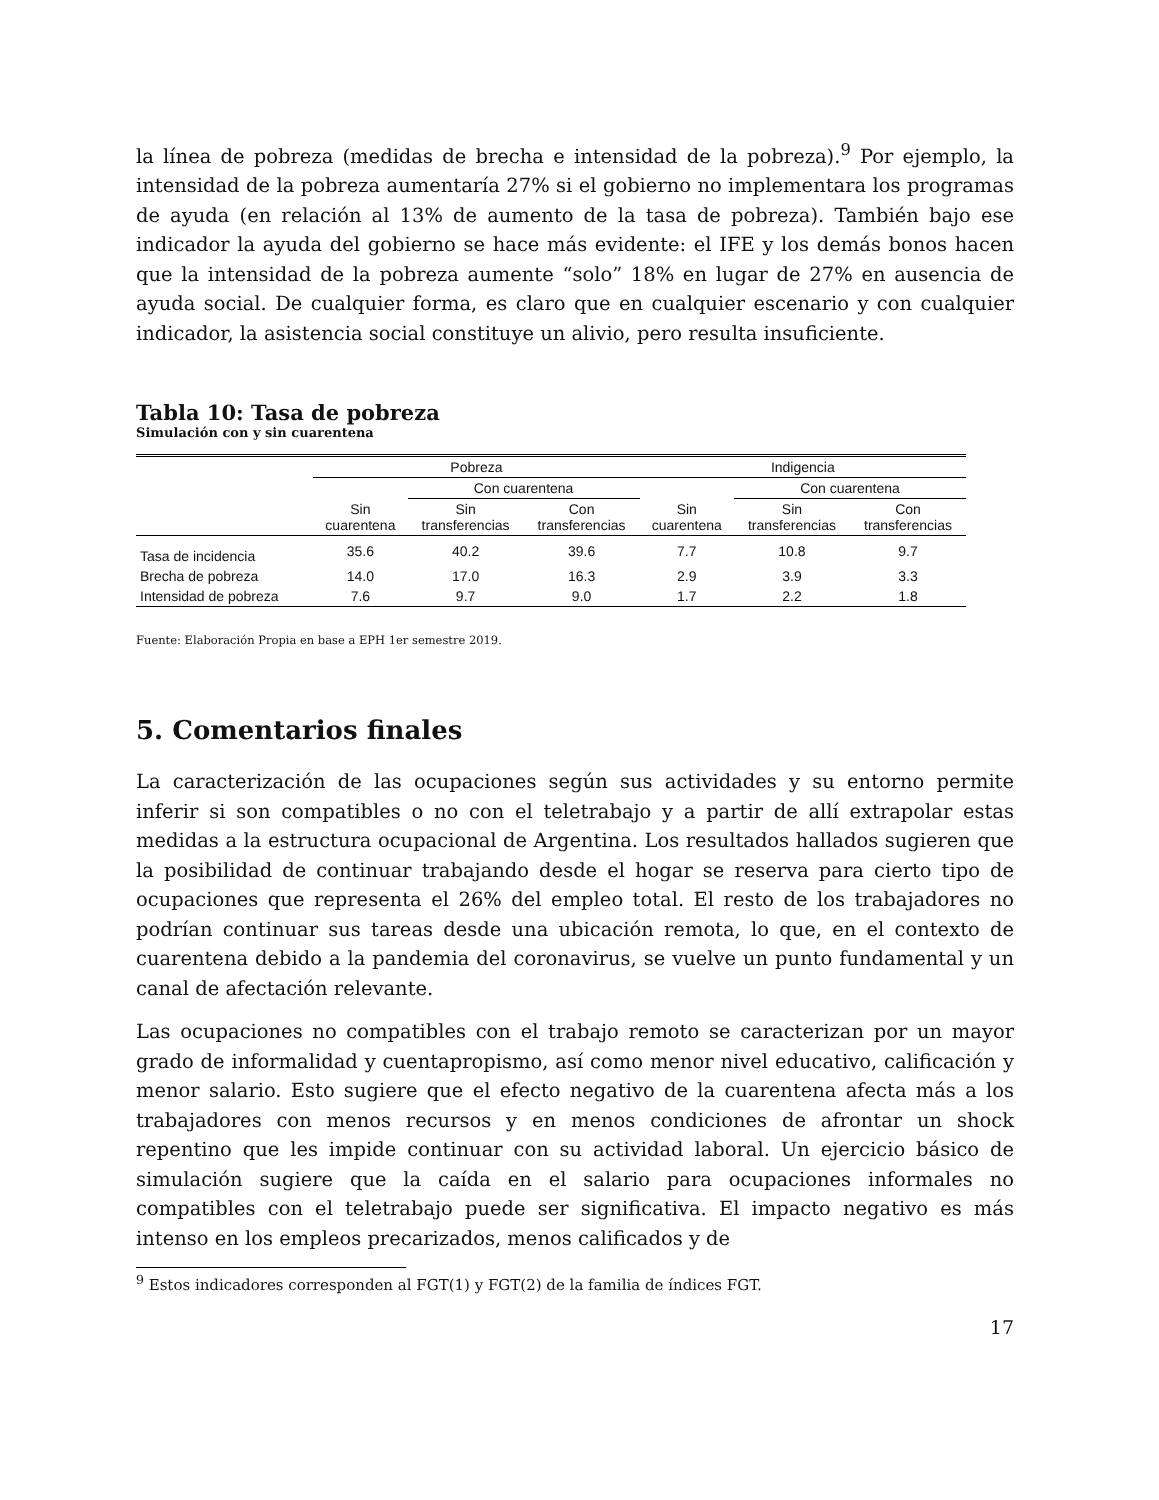la línea de pobreza (medidas de brecha e intensidad de la pobreza).<sup>9</sup> Por ejemplo, la intensidad de la pobreza aumentaría 27% si el gobierno no implementara los programas de ayuda (en relación al 13% de aumento de la tasa de pobreza). También bajo ese indicador la ayuda del gobierno se hace más evidente: el IFE y los demás bonos hacen que la intensidad de la pobreza aumente “solo” 18% en lugar de 27% en ausencia de ayuda social. De cualquier forma, es claro que en cualquier escenario y con cualquier indicador, la asistencia social constituye un alivio, pero resulta insuficiente.
Tabla 10: Tasa de pobreza
Simulación con y sin cuarentena
| | Pobreza | | | Indigencia | | |
| --- | --- | --- | --- | --- | --- | --- |
| | | Con cuarentena | | | Con cuarentena | |
| | Sin cuarentena | Sin transferencias | Con transferencias | Sin cuarentena | Sin transferencias | Con transferencias |
| Tasa de incidencia | 35.6 | 40.2 | 39.6 | 7.7 | 10.8 | 9.7 |
| Brecha de pobreza | 14.0 | 17.0 | 16.3 | 2.9 | 3.9 | 3.3 |
| Intensidad de pobreza | 7.6 | 9.7 | 9.0 | 1.7 | 2.2 | 1.8 |
Fuente: Elaboración Propia en base a EPH 1er semestre 2019.
5. Comentarios finales
La caracterización de las ocupaciones según sus actividades y su entorno permite inferir si son compatibles o no con el teletrabajo y a partir de allí extrapolar estas medidas a la estructura ocupacional de Argentina. Los resultados hallados sugieren que la posibilidad de continuar trabajando desde el hogar se reserva para cierto tipo de ocupaciones que representa el 26% del empleo total. El resto de los trabajadores no podrían continuar sus tareas desde una ubicación remota, lo que, en el contexto de cuarentena debido a la pandemia del coronavirus, se vuelve un punto fundamental y un canal de afectación relevante.
Las ocupaciones no compatibles con el trabajo remoto se caracterizan por un mayor grado de informalidad y cuentapropismo, así como menor nivel educativo, calificación y menor salario. Esto sugiere que el efecto negativo de la cuarentena afecta más a los trabajadores con menos recursos y en menos condiciones de afrontar un shock repentino que les impide continuar con su actividad laboral. Un ejercicio básico de simulación sugiere que la caída en el salario para ocupaciones informales no compatibles con el teletrabajo puede ser significativa. El impacto negativo es más intenso en los empleos precarizados, menos calificados y de
<sup>9</sup> Estos indicadores corresponden al FGT(1) y FGT(2) de la familia de índices FGT.
17